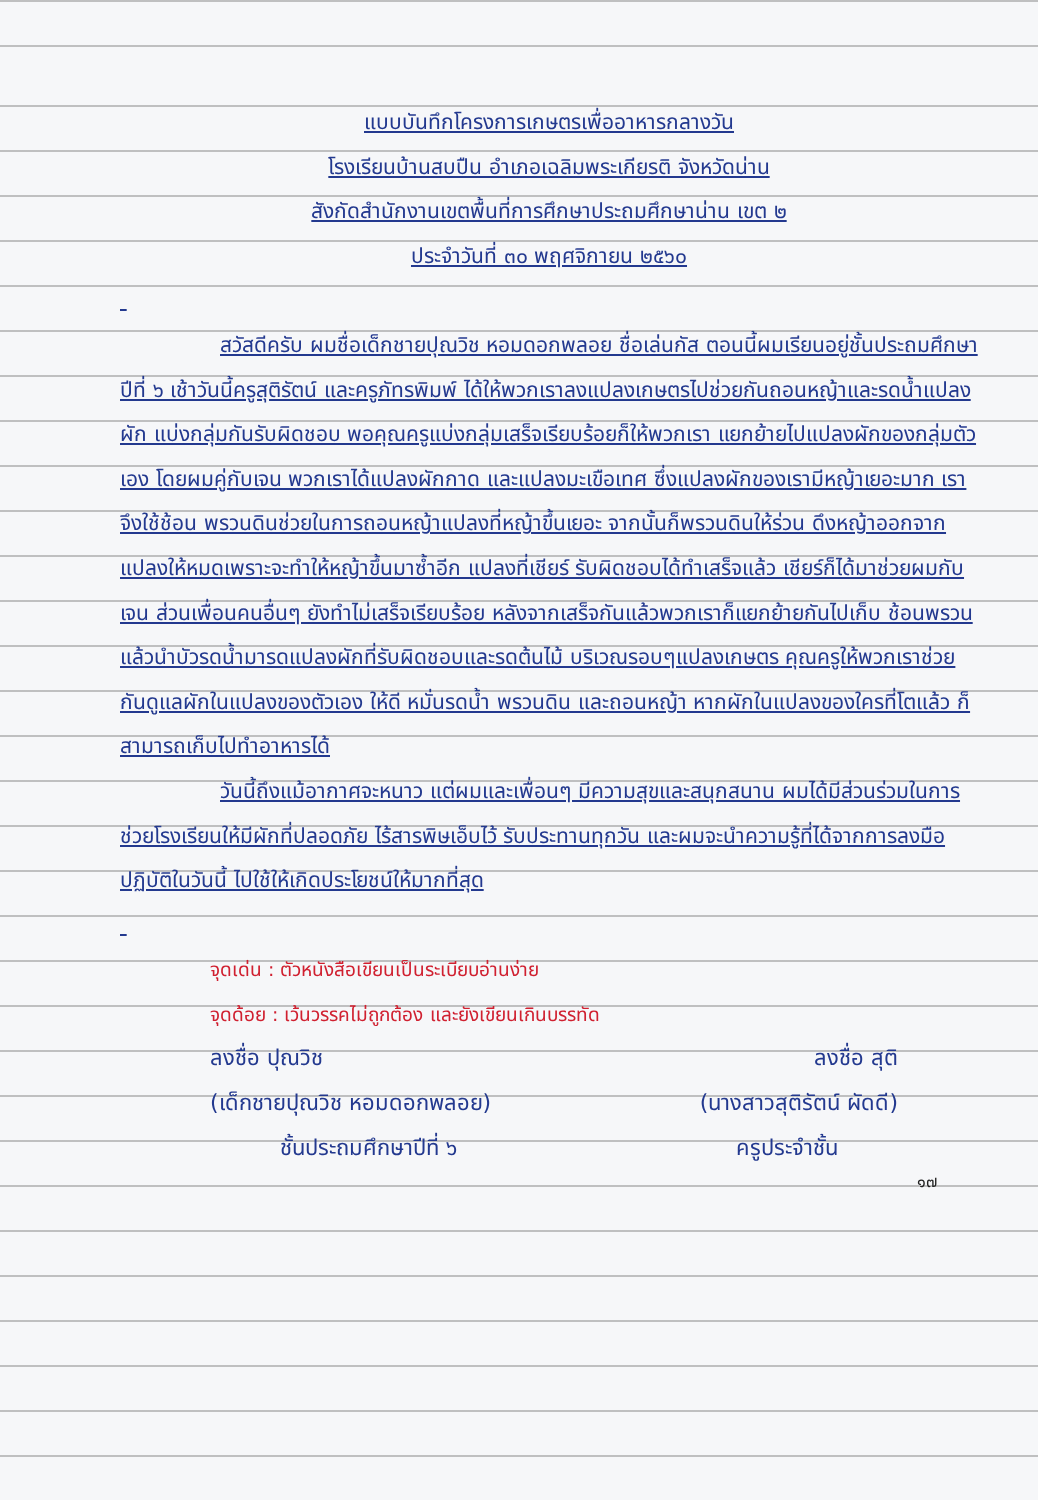แบบบันทึกโครงการเกษตรเพื่ออาหารกลางวัน
โรงเรียนบ้านสบปืน อำเภอเฉลิมพระเกียรติ จังหวัดน่าน
สังกัดสำนักงานเขตพื้นที่การศึกษาประถมศึกษาน่าน เขต ๒
ประจำวันที่ ๓๐ พฤศจิกายน ๒๕๖๐
สวัสดีครับ ผมชื่อเด็กชายปุณวิช หอมดอกพลอย ชื่อเล่นกัส ตอนนี้ผมเรียนอยู่ชั้นประถมศึกษาปีที่ ๖ เช้าวันนี้ครูสุติรัตน์ และครูภัทรพิมพ์ ได้ให้พวกเราลงแปลงเกษตรไปช่วยกันถอนหญ้าและรดน้ำแปลงผัก แบ่งกลุ่มกันรับผิดชอบ พอคุณครูแบ่งกลุ่มเสร็จเรียบร้อยก็ให้พวกเรา แยกย้ายไปแปลงผักของกลุ่มตัวเอง โดยผมคู่กับเจน พวกเราได้แปลงผักกาด และแปลงมะเขือเทศ ซึ่งแปลงผักของเรามีหญ้าเยอะมาก เราจึงใช้ช้อน พรวนดินช่วยในการถอนหญ้าแปลงที่หญ้าขึ้นเยอะ จากนั้นก็พรวนดินให้ร่วน ดึงหญ้าออกจากแปลงให้หมดเพราะจะทำให้หญ้าขึ้นมาซ้ำอีก แปลงที่เชียร์ รับผิดชอบได้ทำเสร็จแล้ว เชียร์ก็ได้มาช่วยผมกับเจน ส่วนเพื่อนคนอื่นๆ ยังทำไม่เสร็จเรียบร้อย หลังจากเสร็จกันแล้วพวกเราก็แยกย้ายกันไปเก็บ ช้อนพรวน แล้วนำบัวรดน้ำมารดแปลงผักที่รับผิดชอบและรดต้นไม้ บริเวณรอบๆแปลงเกษตร คุณครูให้พวกเราช่วยกันดูแลผักในแปลงของตัวเอง ให้ดี หมั่นรดน้ำ พรวนดิน และถอนหญ้า หากผักในแปลงของใครที่โตแล้ว ก็สามารถเก็บไปทำอาหารได้
วันนี้ถึงแม้อากาศจะหนาว แต่ผมและเพื่อนๆ มีความสุขและสนุกสนาน ผมได้มีส่วนร่วมในการช่วยโรงเรียนให้มีผักที่ปลอดภัย ไร้สารพิษเอ็บไว้ รับประทานทุกวัน และผมจะนำความรู้ที่ได้จากการลงมือปฏิบัติในวันนี้ ไปใช้ให้เกิดประโยชน์ให้มากที่สุด
จุดเด่น : ตัวหนังสือเขียนเป็นระเบียบอ่านง่าย
จุดด้อย : เว้นวรรคไม่ถูกต้อง และยังเขียนเกินบรรทัด
ลงชื่อ ปุณวิช ลงชื่อ สุติ
(เด็กชายปุณวิช หอมดอกพลอย) (นางสาวสุติรัตน์ ผัดดี)
ชั้นประถมศึกษาปีที่ ๖ ครูประจำชั้น
๑๗